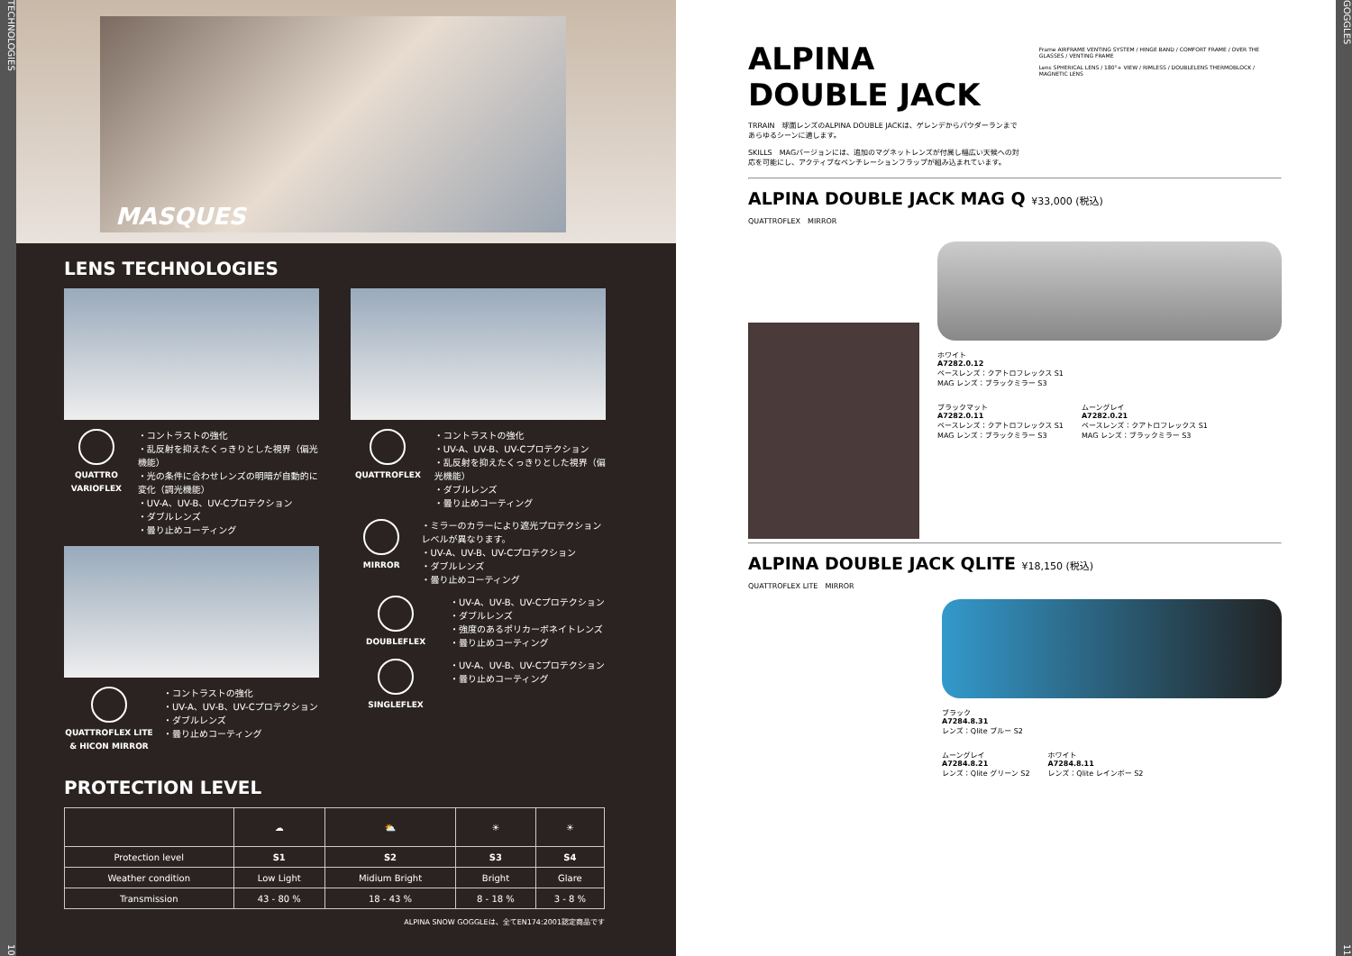TECHNOLOGIES 10
MASQUES
LENS TECHNOLOGIES
QUATTRO VARIOFLEX ・コントラストの強化
・乱反射を抑えたくっきりとした視界（偏光機能）
・光の条件に合わせレンズの明暗が自動的に変化（調光機能）
・UV-A、UV-B、UV-Cプロテクション
・ダブルレンズ
・曇り止めコーティング
QUATTROFLEX LITE & HICON MIRROR
・コントラストの強化
・UV-A、UV-B、UV-Cプロテクション
・ダブルレンズ
・曇り止めコーティング
QUATTROFLEX ・コントラストの強化
・UV-A、UV-B、UV-Cプロテクション
・乱反射を抑えたくっきりとした視界（偏光機能）
・ダブルレンズ
・曇り止めコーティング
MIRROR ・ミラーのカラーにより遮光プロテクションレベルが異なります。
・UV-A、UV-B、UV-Cプロテクション
・ダブルレンズ
・曇り止めコーティング
DOUBLEFLEX ・UV-A、UV-B、UV-Cプロテクション
・ダブルレンズ
・強度のあるポリカーボネイトレンズ
・曇り止めコーティング
SINGLEFLEX ・UV-A、UV-B、UV-Cプロテクション
・曇り止めコーティング
PROTECTION LEVEL
| | ☁ | ⛅ | ☀ | ☀ |
| --- | --- | --- | --- | --- |
| Protection level | S1 | S2 | S3 | S4 |
| Weather condition | Low Light | Midium Bright | Bright | Glare |
| Transmission | 43 - 80 % | 18 - 43 % | 8 - 18 % | 3 - 8 % |
ALPINA SNOW GOGGLEは、全てEN174:2001認定商品です
ALPINA DOUBLE JACK
TRRAIN　球面レンズのALPINA DOUBLE JACKは、ゲレンデからパウダーランまであらゆるシーンに適します。
SKILLS　MAGバージョンには、追加のマグネットレンズが付属し幅広い天候への対応を可能にし、アクティブなベンチレーションフラップが組み込まれています。
Frame AIRFRAME VENTING SYSTEM / HINGE BAND / COMFORT FRAME / OVER THE GLASSES / VENTING FRAME
Lens SPHERICAL LENS / 180°+ VIEW / RIMLESS / DOUBLELENS THERMOBLOCK / MAGNETIC LENS
ALPINA DOUBLE JACK MAG Q ¥33,000 (税込)
QUATTROFLEX　MIRROR
ホワイト
A7282.0.12
ベースレンズ：クアトロフレックス S1
MAG レンズ：ブラックミラー S3
ブラックマット
A7282.0.11
ベースレンズ：クアトロフレックス S1
MAG レンズ：ブラックミラー S3
ムーングレイ
A7282.0.21
ベースレンズ：クアトロフレックス S1
MAG レンズ：ブラックミラー S3
ALPINA DOUBLE JACK QLITE ¥18,150 (税込)
QUATTROFLEX LITE　MIRROR
ブラック
A7284.8.31
レンズ：Qlite ブルー S2
ムーングレイ
A7284.8.21
レンズ：Qlite グリーン S2
ホワイト
A7284.8.11
レンズ：Qlite レインボー S2
GOGGLES 11